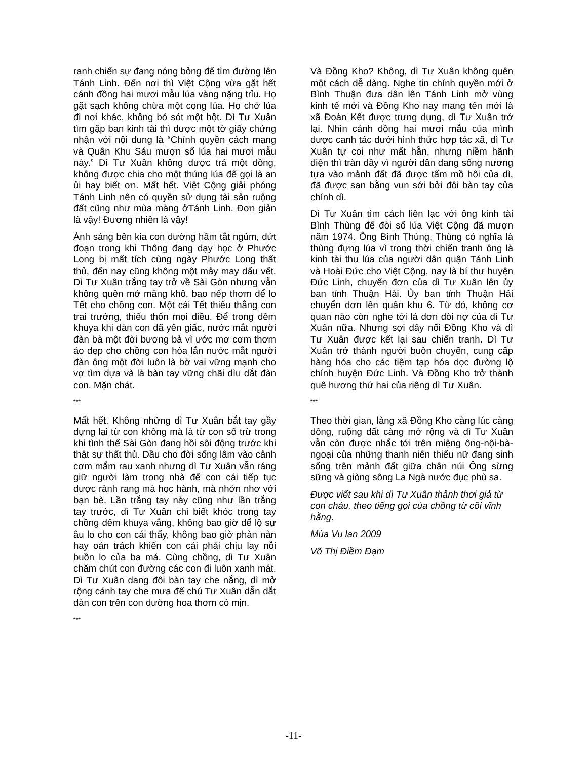ranh chiến sự đang nóng bỏng để tìm đường lên Tánh Linh. Đến nơi thì Việt Cộng vừa gặt hết cánh đồng hai mươi mẫu lúa vàng nặng trỉu. Họ gặt sạch không chừa một cọng lúa. Họ chở lúa đi nơi khác, không bỏ sót một hột. Dì Tư Xuân tìm gặp ban kinh tài thì được một tờ giấy chứng nhận với nội dung là “Chính quyền cách mạng và Quân Khu Sáu mượn số lúa hai mươi mẫu này.” Dì Tư Xuân không được trả một đồng, không được chia cho một thúng lúa để gọi là an ủi hay biết ơn. Mất hết. Việt Cộng giải phóng Tánh Linh nên có quyền sử dụng tài sản ruộng đất cũng như mùa màng ởTánh Linh. Đơn giản là vậy! Đương nhiên là vậy!
Ánh sáng bên kia con đường hầm tắt ngủm, đứt đoạn trong khi Thông đang dạy học ở Phước Long bị mất tích cùng ngày Phước Long thất thủ, đến nay cũng không một mảy may dấu vết. Dì Tư Xuân trắng tay trở về Sài Gòn nhưng vẫn không quên mớ măng khô, bao nếp thơm để lo Tết cho chồng con. Một cái Tết thiếu thằng con trai trưởng, thiếu thốn mọi điều. Để trong đêm khuya khi đàn con đã yên giấc, nước mắt người đàn bà một đời bương bả vì ước mơ cơm thơm áo đẹp cho chồng con hòa lẫn nước mắt người đàn ông một đời luôn là bờ vai vững mạnh cho vợ tìm dựa và là bàn tay vững chãi dìu dắt đàn con. Mặn chát.
***
Mất hết. Không những dì Tư Xuân bắt tay gầy dựng lại từ con không mà là từ con số trừ trong khi tình thế Sài Gòn đang hồi sôi động trước khi thật sự thất thủ. Dầu cho đời sống lâm vào cảnh cơm mắm rau xanh nhưng dì Tư Xuân vẫn ráng giữ người làm trong nhà để con cái tiếp tục được rảnh rang mà học hành, mà nhởn nhơ với bạn bè. Lần trắng tay này cũng như lần trắng tay trước, dì Tư Xuân chỉ biết khóc trong tay chồng đêm khuya vắng, không bao giờ để lộ sự âu lo cho con cái thấy, không bao giờ phàn nàn hay oán trách khiến con cái phải chịu lay nỗi buồn lo của ba má. Cùng chồng, dì Tư Xuân chăm chút con đường các con đi luôn xanh mát. Dì Tư Xuân dang đôi bàn tay che nắng, dì mở rộng cánh tay che mưa để chú Tư Xuân dẫn dắt đàn con trên con đường hoa thơm cỏ mịn.
***
Và Đồng Kho? Không, dì Tư Xuân không quên một cách dễ dàng. Nghe tin chính quyền mới ở Bình Thuận đưa dân lên Tánh Linh mở vùng kinh tế mới và Đồng Kho nay mang tên mới là xã Đoàn Kết được trưng dụng, dì Tư Xuân trở lại. Nhìn cánh đồng hai mươi mẫu của mình được canh tác dưới hình thức hợp tác xã, dì Tư Xuân tự coi như mất hẵn, nhưng niềm hãnh diện thì tràn đầy vì người dân đang sống nương tựa vào mảnh đất đã được tẩm mồ hôi của dì, đã được san bằng vun sới bởi đôi bàn tay của chính dì.
Dì Tư Xuân tìm cách liên lạc với ông kinh tài Bình Thùng để đòi số lúa Việt Cộng đã mượn năm 1974. Ông Bình Thùng, Thùng có nghĩa là thùng đựng lúa vì trong thời chiến tranh ông là kinh tài thu lúa của người dân quận Tánh Linh và Hoài Đức cho Việt Cộng, nay là bí thư huyện Đức Linh, chuyển đơn của dì Tư Xuân lên ủy ban tỉnh Thuận Hải. Ủy ban tỉnh Thuận Hải chuyển đơn lên quân khu 6. Từ đó, không cơ quan nào còn nghe tới lá đơn đòi nợ của dì Tư Xuân nữa. Nhưng sợi dây nối Đồng Kho và dì Tư Xuân được kết lại sau chiến tranh. Dì Tư Xuân trở thành người buôn chuyến, cung cấp hàng hóa cho các tiệm tạp hóa dọc đường lộ chính huyện Đức Linh. Và Đồng Kho trở thành quê hương thứ hai của riêng dì Tư Xuân.
***
Theo thời gian, làng xã Đồng Kho càng lúc càng đông, ruộng đất càng mở rộng và dì Tư Xuân vẫn còn được nhắc tới trên miệng ông-nội-bà-ngoại của những thanh niên thiếu nữ đang sinh sống trên mảnh đất giữa chân núi Ông sừng sững và giòng sông La Ngà nước đục phù sa.
Được viết sau khi dì Tư Xuân thảnh thơi giả từ con cháu, theo tiếng gọi của chồng từ cõi vĩnh hằng.
Mùa Vu lan 2009
Võ Thị Điềm Đạm
-11-